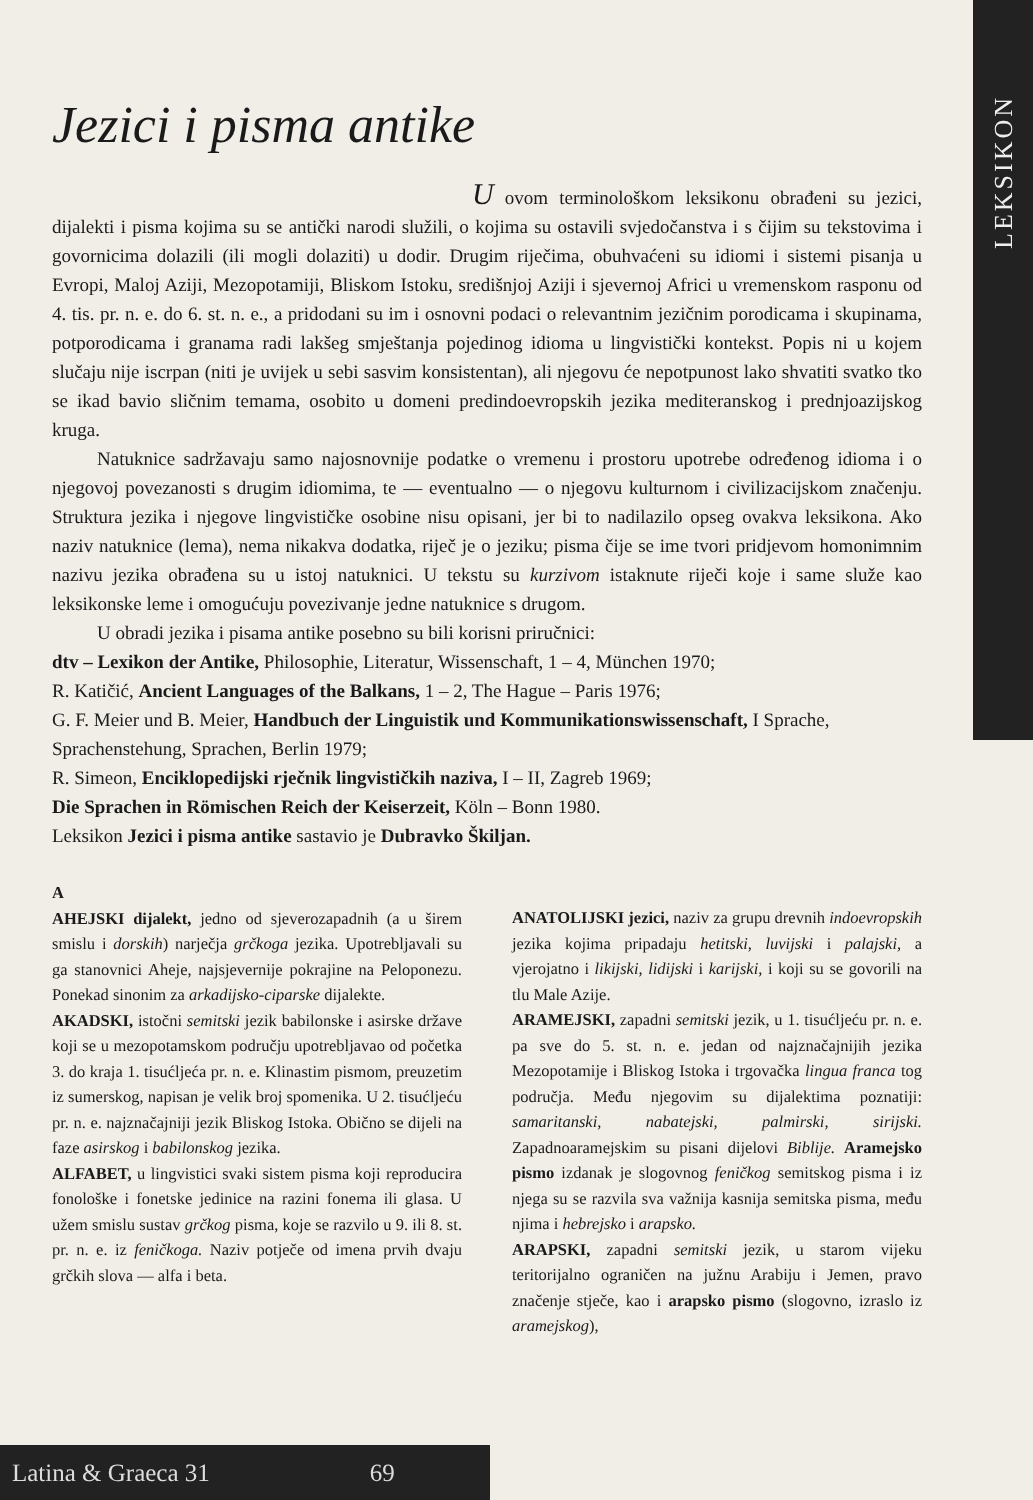LEKSIKON
Jezici i pisma antike
U ovom terminološkom leksikonu obrađeni su jezici, dijalekti i pisma kojima su se antički narodi služili, o kojima su ostavili svjedočanstva i s čijim su tekstovima i govornicima dolazili (ili mogli dolaziti) u dodir. Drugim riječima, obuhvaćeni su idiomi i sistemi pisanja u Evropi, Maloj Aziji, Mezopotamiji, Bliskom Istoku, središnjoj Aziji i sjevernoj Africi u vremenskom rasponu od 4. tis. pr. n. e. do 6. st. n. e., a pridodani su im i osnovni podaci o relevantnim jezičnim porodicama i skupinama, potporodicama i granama radi lakšeg smještanja pojedinog idioma u lingvistički kontekst. Popis ni u kojem slučaju nije iscrpan (niti je uvijek u sebi sasvim konsistentan), ali njegovu će nepotpunost lako shvatiti svatko tko se ikad bavio sličnim temama, osobito u domeni predindoevropskih jezika mediteranskog i prednjoazijskog kruga.
Natuknice sadržavaju samo najosnovnije podatke o vremenu i prostoru upotrebe određenog idioma i o njegovoj povezanosti s drugim idiomima, te — eventualno — o njegovu kulturnom i civilizacijskom značenju. Struktura jezika i njegove lingvističke osobine nisu opisani, jer bi to nadilazilo opseg ovakva leksikona. Ako naziv natuknice (lema), nema nikakva dodatka, riječ je o jeziku; pisma čije se ime tvori pridjevom homonimnim nazivu jezika obrađena su u istoj natuknici. U tekstu su kurzivom istaknute riječi koje i same služe kao leksikonske leme i omogućuju povezivanje jedne natuknice s drugom.
U obradi jezika i pisama antike posebno su bili korisni priručnici:
dtv – Lexikon der Antike, Philosophie, Literatur, Wissenschaft, 1 – 4, München 1970;
R. Katičić, Ancient Languages of the Balkans, 1 – 2, The Hague – Paris 1976;
G. F. Meier und B. Meier, Handbuch der Linguistik und Kommunikationswissenschaft, I Sprache, Sprachenstehung, Sprachen, Berlin 1979;
R. Simeon, Enciklopedijski rječnik lingvističkih naziva, I – II, Zagreb 1969;
Die Sprachen in Römischen Reich der Keiserzeit, Köln – Bonn 1980.
Leksikon Jezici i pisma antike sastavio je Dubravko Škiljan.
A
AHEJSKI dijalekt, jedno od sjeverozapadnih (a u širem smislu i dorskih) narječja grčkoga jezika. Upotrebljavali su ga stanovnici Aheje, najsjevernije pokrajine na Peloponezu. Ponekad sinonim za arkadijsko-ciparske dijalekte.
AKADSKI, istočni semitski jezik babilonske i asirske države koji se u mezopotamskom području upotrebljavao od početka 3. do kraja 1. tisućljeća pr. n. e. Klinastim pismom, preuzetim iz sumerskog, napisan je velik broj spomenika. U 2. tisućljeću pr. n. e. najznačajniji jezik Bliskog Istoka. Obično se dijeli na faze asirskog i babilonskog jezika.
ALFABET, u lingvistici svaki sistem pisma koji reproducira fonološke i fonetske jedinice na razini fonema ili glasa. U užem smislu sustav grčkog pisma, koje se razvilo u 9. ili 8. st. pr. n. e. iz feničkoga. Naziv potječe od imena prvih dvaju grčkih slova — alfa i beta.
ANATOLIJSKI jezici, naziv za grupu drevnih indoevropskih jezika kojima pripadaju hetitski, luvijski i palajski, a vjerojatno i likijski, lidijski i karijski, i koji su se govorili na tlu Male Azije.
ARAMEJSKI, zapadni semitski jezik, u 1. tisućljeću pr. n. e. pa sve do 5. st. n. e. jedan od najznačajnijih jezika Mezopotamije i Bliskog Istoka i trgovačka lingua franca tog područja. Među njegovim su dijalektima poznatiji: samaritanski, nabatejski, palmirski, sirijski. Zapadnoaramejskim su pisani dijelovi Biblije. Aramejsko pismo izdanak je slogovnog feničkog semitskog pisma i iz njega su se razvila sva važnija kasnija semitska pisma, među njima i hebrejsko i arapsko.
ARAPSKI, zapadni semitski jezik, u starom vijeku teritorijalno ograničen na južnu Arabiju i Jemen, pravo značenje stječe, kao i arapsko pismo (slogovno, izraslo iz aramejskog),
Latina & Graeca 31 69